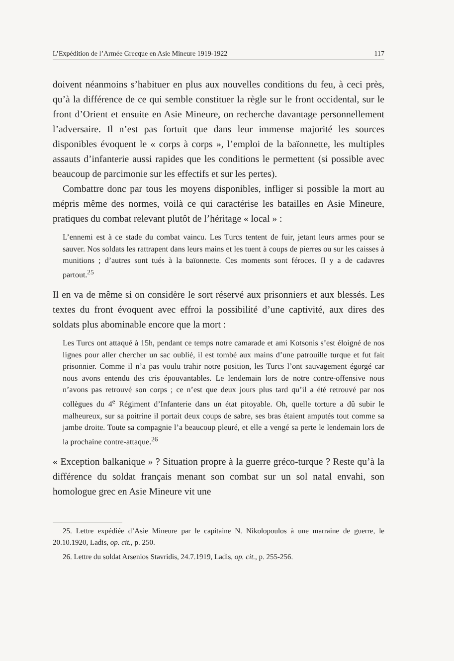L’Expédition de l’Armée Grecque en Asie Mineure 1919-1922 117
doivent néanmoins s’habituer en plus aux nouvelles conditions du feu, à ceci près, qu’à la différence de ce qui semble constituer la règle sur le front occidental, sur le front d’Orient et ensuite en Asie Mineure, on recherche davantage personnellement l’adversaire. Il n’est pas fortuit que dans leur immense majorité les sources disponibles évoquent le « corps à corps », l’emploi de la baïonnette, les multiples assauts d’infanterie aussi rapides que les conditions le permettent (si possible avec beaucoup de parcimonie sur les effectifs et sur les pertes).
Combattre donc par tous les moyens disponibles, infliger si possible la mort au mépris même des normes, voilà ce qui caractérise les batailles en Asie Mineure, pratiques du combat relevant plutôt de l’héritage « local » :
L’ennemi est à ce stade du combat vaincu. Les Turcs tentent de fuir, jetant leurs armes pour se sauver. Nos soldats les rattrapent dans leurs mains et les tuent à coups de pierres ou sur les caisses à munitions ; d’autres sont tués à la baïonnette. Ces moments sont féroces. Il y a de cadavres partout.<sup>25</sup>
Il en va de même si on considère le sort réservé aux prisonniers et aux blessés. Les textes du front évoquent avec effroi la possibilité d’une captivité, aux dires des soldats plus abominable encore que la mort :
Les Turcs ont attaqué à 15h, pendant ce temps notre camarade et ami Kotsonis s’est éloigné de nos lignes pour aller chercher un sac oublié, il est tombé aux mains d’une patrouille turque et fut fait prisonnier. Comme il n’a pas voulu trahir notre position, les Turcs l’ont sauvagement égorgé car nous avons entendu des cris épouvantables. Le lendemain lors de notre contre-offensive nous n’avons pas retrouvé son corps ; ce n’est que deux jours plus tard qu’il a été retrouvé par nos collègues du 4<sup>e</sup> Régiment d’Infanterie dans un état pitoyable. Oh, quelle torture a dû subir le malheureux, sur sa poitrine il portait deux coups de sabre, ses bras étaient amputés tout comme sa jambe droite. Toute sa compagnie l’a beaucoup pleuré, et elle a vengé sa perte le lendemain lors de la prochaine contre-attaque.<sup>26</sup>
« Exception balkanique » ? Situation propre à la guerre gréco-turque ? Reste qu’à la différence du soldat français menant son combat sur un sol natal envahi, son homologue grec en Asie Mineure vit une
25. Lettre expédiée d’Asie Mineure par le capitaine N. Nikolopoulos à une marraine de guerre, le 20.10.1920, Ladis, op. cit., p. 250.
26. Lettre du soldat Arsenios Stavridis, 24.7.1919, Ladis, op. cit., p. 255-256.